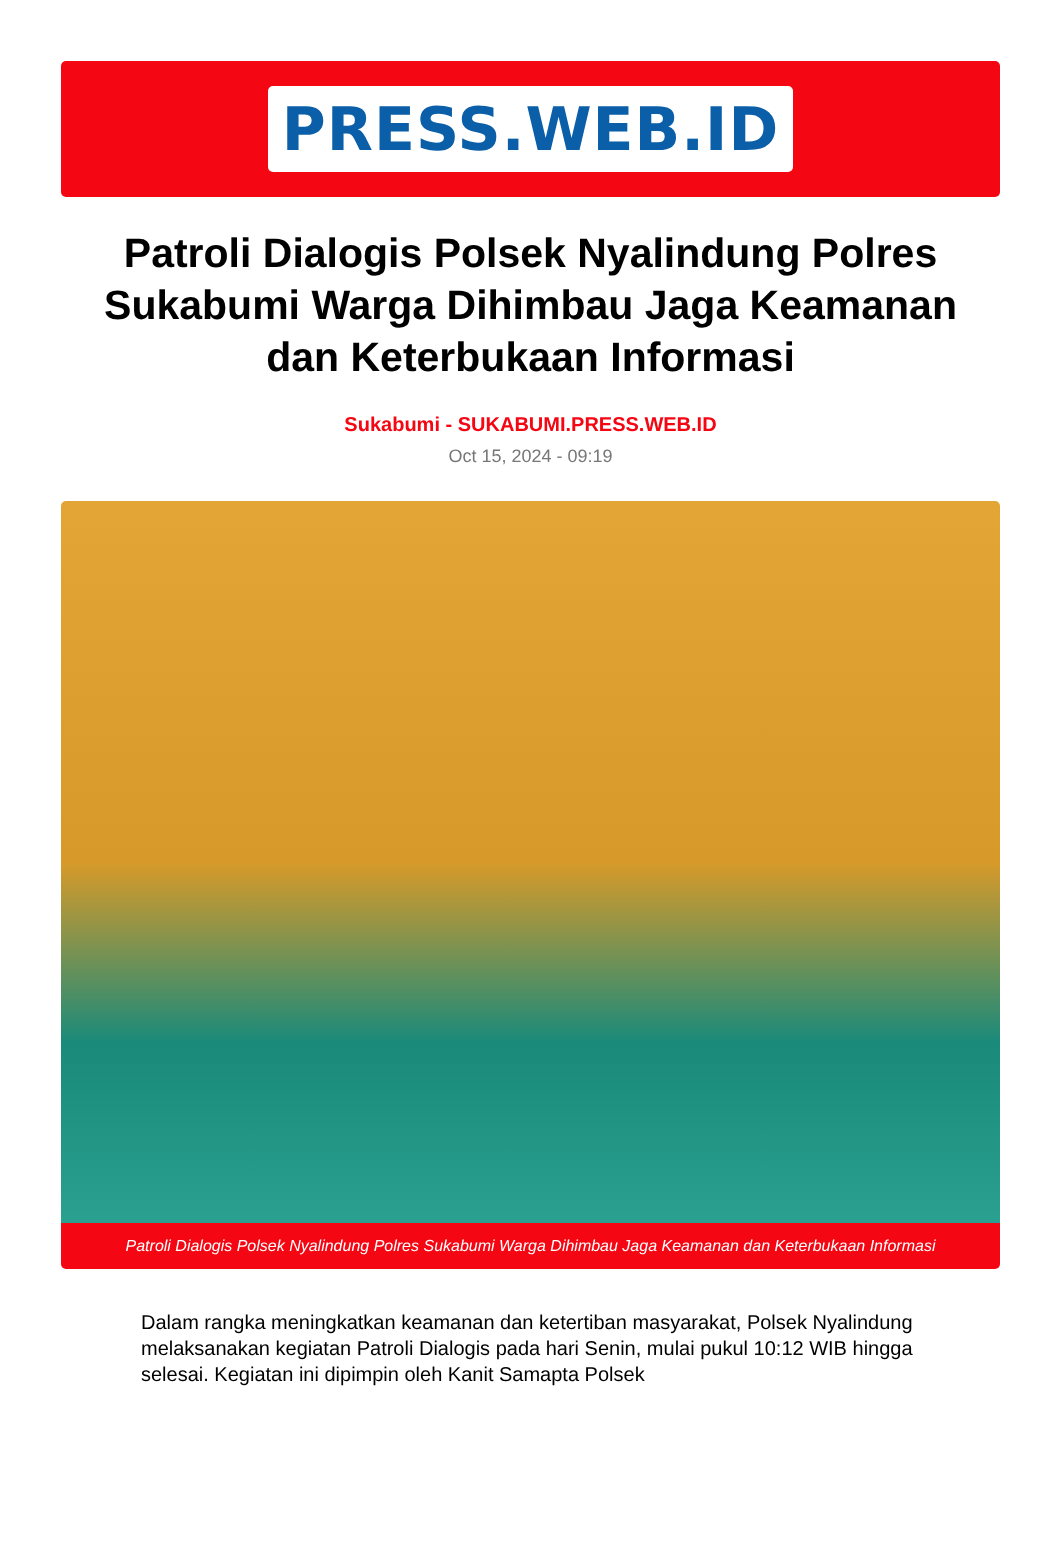PRESS.WEB.ID
Patroli Dialogis Polsek Nyalindung Polres Sukabumi Warga Dihimbau Jaga Keamanan dan Keterbukaan Informasi
Sukabumi - SUKABUMI.PRESS.WEB.ID
Oct 15, 2024 - 09:19
Patroli Dialogis Polsek Nyalindung Polres Sukabumi Warga Dihimbau Jaga Keamanan dan Keterbukaan Informasi
Dalam rangka meningkatkan keamanan dan ketertiban masyarakat, Polsek Nyalindung melaksanakan kegiatan Patroli Dialogis pada hari Senin, mulai pukul 10:12 WIB hingga selesai. Kegiatan ini dipimpin oleh Kanit Samapta Polsek